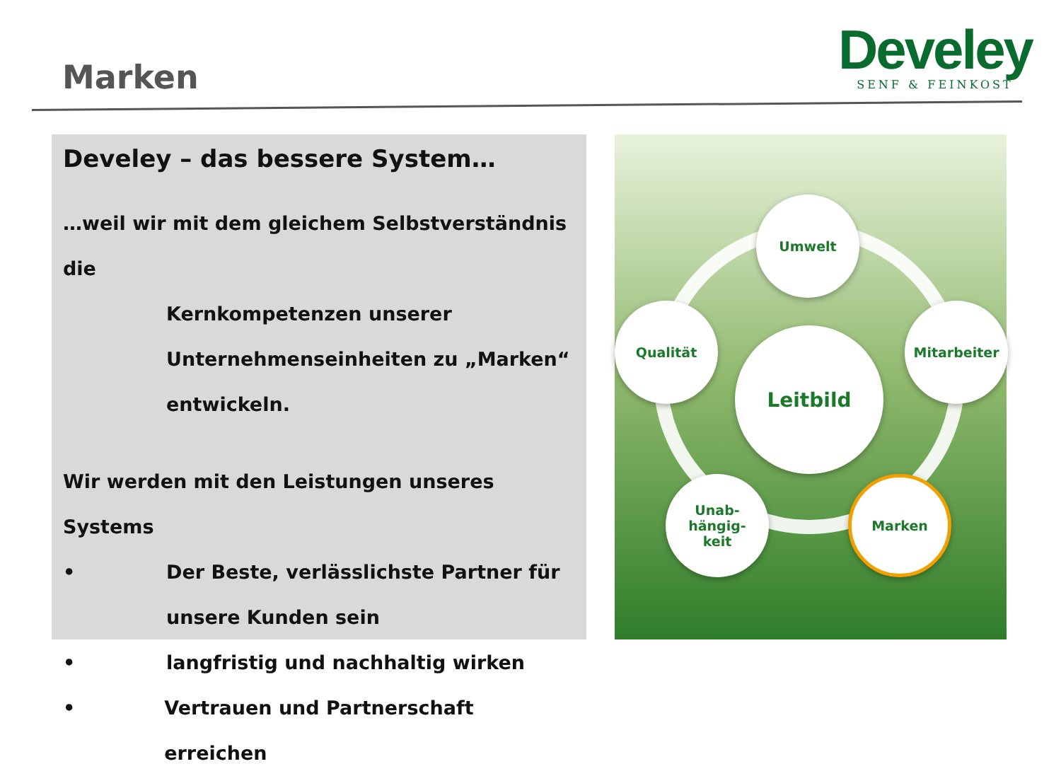Marken
Develey
SENF & FEINKOST
Develey – das bessere System…
…weil wir mit dem gleichem Selbstverständnis die
Kernkompetenzen unserer
Unternehmenseinheiten zu „Marken“
entwickeln.
Wir werden mit den Leistungen unseres Systems
• Der Beste, verlässlichste Partner für
unsere Kunden sein
• langfristig und nachhaltig wirken
• Vertrauen und Partnerschaft erreichen
Leitbild
Umwelt
Qualität Mitarbeiter
Unab-
hängig-
keit
Marken